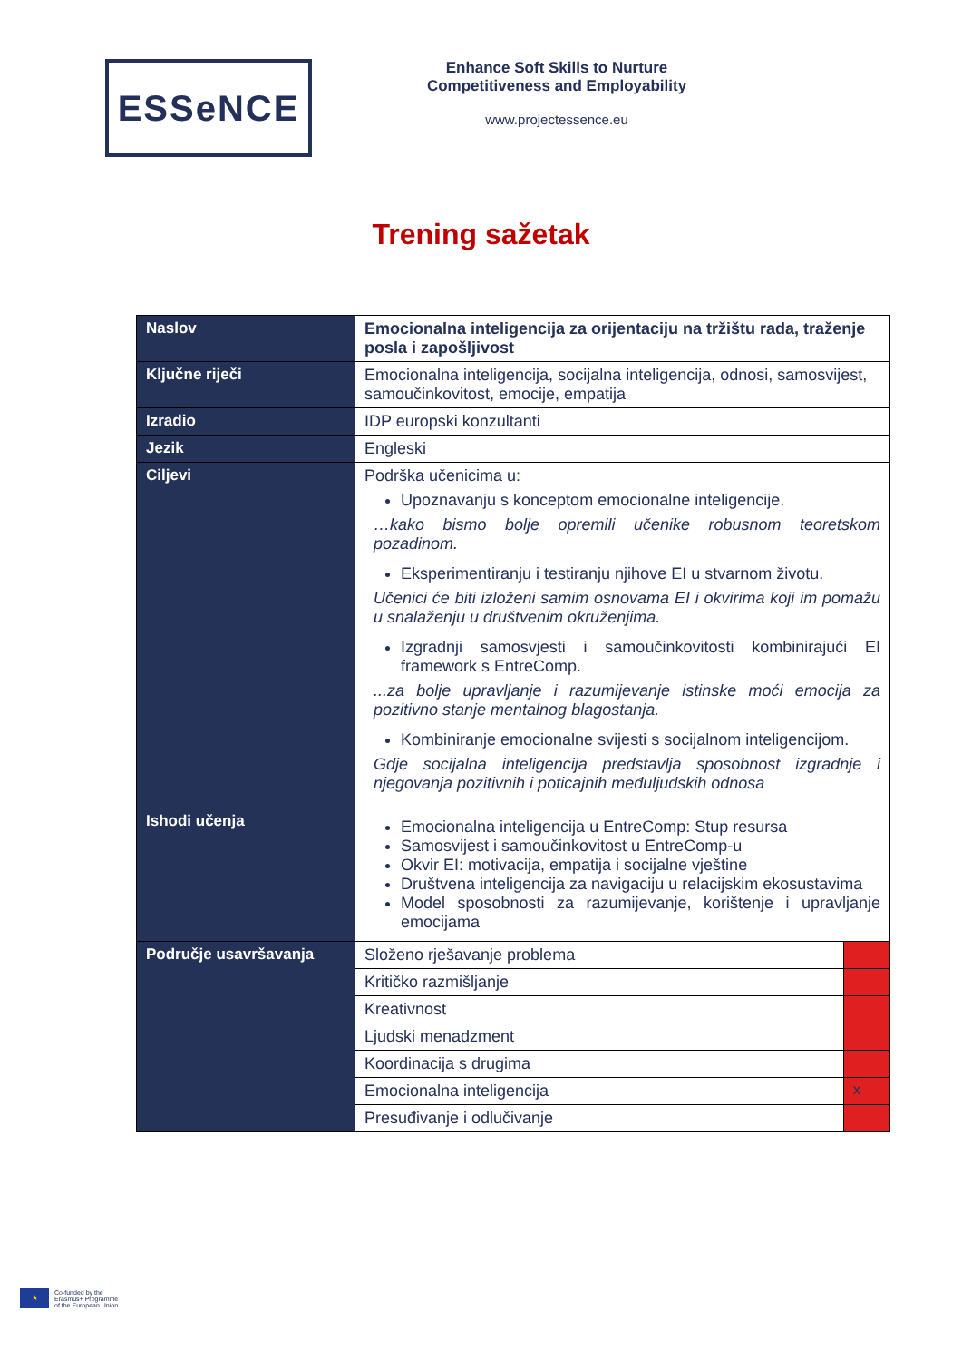ESSeNCE
Enhance Soft Skills to Nurture Competitiveness and Employability
www.projectessence.eu
Trening sažetak
| Naslov | Emocionalna inteligencija za orijentaciju na tržištu rada, traženje posla i zapošljivost | |
| Ključne riječi | Emocionalna inteligencija, socijalna inteligencija, odnosi, samosvijest, samoučinkovitost, emocije, empatija | |
| Izradio | IDP europski konzultanti | |
| Jezik | Engleski | |
| Ciljevi | Podrška učenicima u: Upoznavanju s konceptom emocionalne inteligencije. …kako bismo bolje opremili učenike robusnom teoretskom pozadinom. Eksperimentiranju i testiranju njihove EI u stvarnom životu. Učenici će biti izloženi samim osnovama EI i okvirima koji im pomažu u snalaženju u društvenim okruženjima. Izgradnji samosvjesti i samoučinkovitosti kombinirajući EI framework s EntreComp. ...za bolje upravljanje i razumijevanje istinske moći emocija za pozitivno stanje mentalnog blagostanja. Kombiniranje emocionalne svijesti s socijalnom inteligencijom. Gdje socijalna inteligencija predstavlja sposobnost izgradnje i njegovanja pozitivnih i poticajnih međuljudskih odnosa | |
| Ishodi učenja | Emocionalna inteligencija u EntreComp: Stup resursa Samosvijest i samoučinkovitost u EntreComp-u Okvir EI: motivacija, empatija i socijalne vještine Društvena inteligencija za navigaciju u relacijskim ekosustavima Model sposobnosti za razumijevanje, korištenje i upravljanje emocijama | |
| Područje usavršavanja | Složeno rješavanje problema | |
| | Kritičko razmišljanje | |
| | Kreativnost | |
| | Ljudski menadzment | |
| | Koordinacija s drugima | |
| | Emocionalna inteligencija | x |
| | Presuđivanje i odlučivanje | |
★
Co-funded by the
Erasmus+ Programme
of the European Union